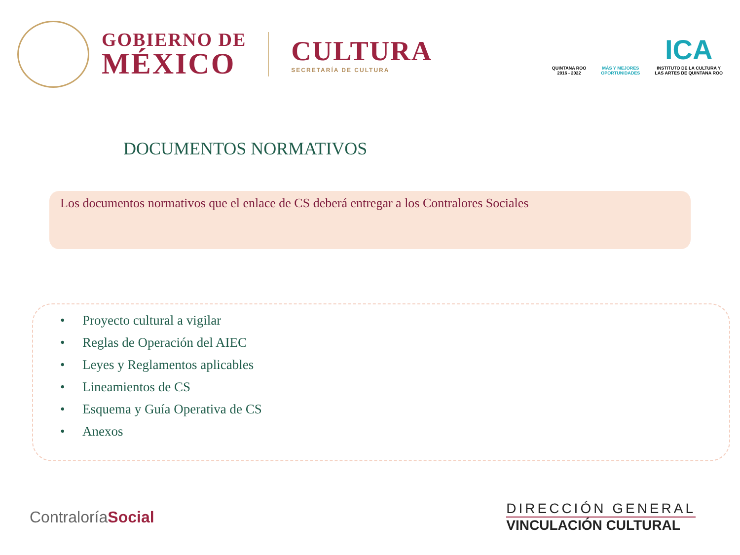GOBIERNO DE
MÉXICO
CULTURA
SECRETARÍA DE CULTURA
QUINTANA ROO
2016 - 2022
MÁS Y MEJORES
OPORTUNIDADES
ICA
INSTITUTO DE LA CULTURA Y
LAS ARTES DE QUINTANA ROO
DOCUMENTOS NORMATIVOS
Los documentos normativos que el enlace de CS deberá entregar a los Contralores Sociales
• Proyecto cultural a vigilar
• Reglas de Operación del AIEC
• Leyes y Reglamentos aplicables
• Lineamientos de CS
• Esquema y Guía Operativa de CS
• Anexos
ContraloríaSocial
DIRECCIÓN GENERAL
VINCULACIÓN CULTURAL